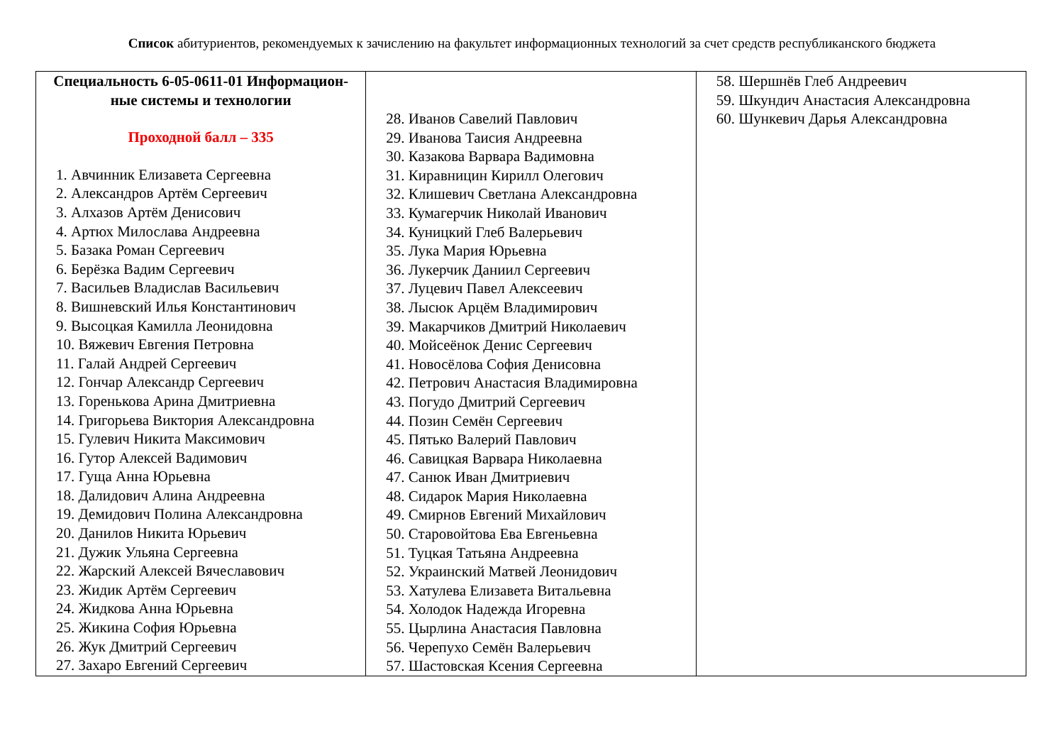Список абитуриентов, рекомендуемых к зачислению на факультет информационных технологий за счет средств республиканского бюджета
| Специальность 6-05-0611-01 Информацион- ные системы и технологии Проходной балл – 335 1. Авчинник Елизавета Сергеевна 2. Александров Артём Сергеевич 3. Алхазов Артём Денисович 4. Артюх Милослава Андреевна 5. Базака Роман Сергеевич 6. Берёзка Вадим Сергеевич 7. Васильев Владислав Васильевич 8. Вишневский Илья Константинович 9. Высоцкая Камилла Леонидовна 10. Вяжевич Евгения Петровна 11. Галай Андрей Сергеевич 12. Гончар Александр Сергеевич 13. Горенькова Арина Дмитриевна 14. Григорьева Виктория Александровна 15. Гулевич Никита Максимович 16. Гутор Алексей Вадимович 17. Гуща Анна Юрьевна 18. Далидович Алина Андреевна 19. Демидович Полина Александровна 20. Данилов Никита Юрьевич 21. Дужик Ульяна Сергеевна 22. Жарский Алексей Вячеславович 23. Жидик Артём Сергеевич 24. Жидкова Анна Юрьевна 25. Жикина София Юрьевна 26. Жук Дмитрий Сергеевич 27. Захаро Евгений Сергеевич | 28. Иванов Савелий Павлович 29. Иванова Таисия Андреевна 30. Казакова Варвара Вадимовна 31. Киравницин Кирилл Олегович 32. Клишевич Светлана Александровна 33. Кумагерчик Николай Иванович 34. Куницкий Глеб Валерьевич 35. Лука Мария Юрьевна 36. Лукерчик Даниил Сергеевич 37. Луцевич Павел Алексеевич 38. Лысюк Арцём Владимирович 39. Макарчиков Дмитрий Николаевич 40. Мойсеёнок Денис Сергеевич 41. Новосёлова София Денисовна 42. Петрович Анастасия Владимировна 43. Погудо Дмитрий Сергеевич 44. Позин Семён Сергеевич 45. Пятько Валерий Павлович 46. Савицкая Варвара Николаевна 47. Санюк Иван Дмитриевич 48. Сидарок Мария Николаевна 49. Смирнов Евгений Михайлович 50. Старовойтова Ева Евгеньевна 51. Туцкая Татьяна Андреевна 52. Украинский Матвей Леонидович 53. Хатулева Елизавета Витальевна 54. Холодок Надежда Игоревна 55. Цырлина Анастасия Павловна 56. Черепухо Семён Валерьевич 57. Шастовская Ксения Сергеевна | 58. Шершнёв Глеб Андреевич 59. Шкундич Анастасия Александровна 60. Шункевич Дарья Александровна |